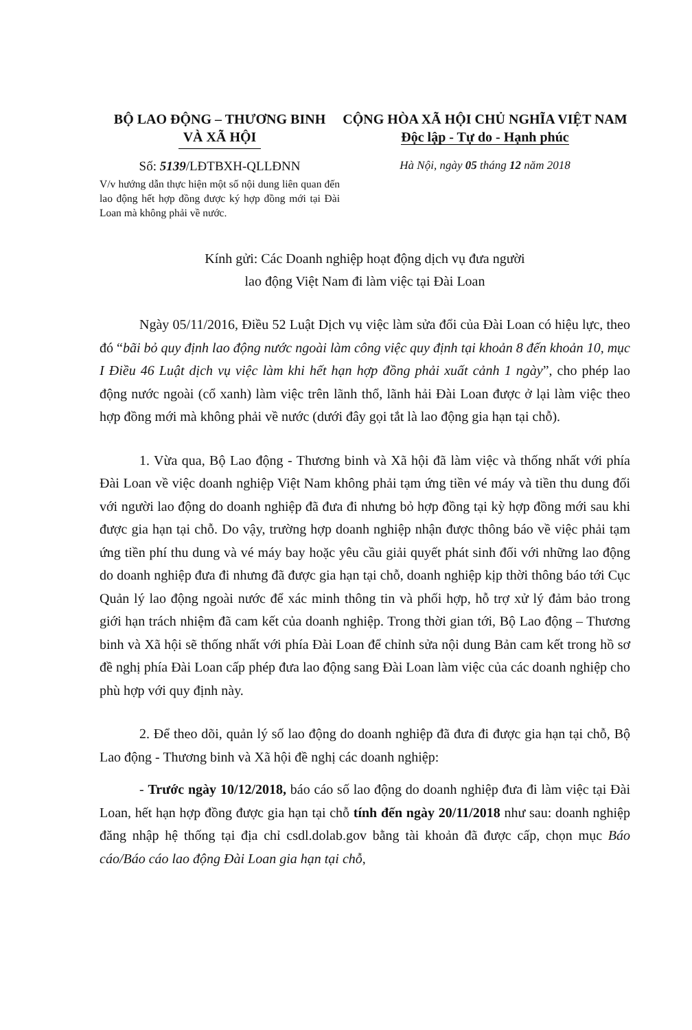BỘ LAO ĐỘNG – THƯƠNG BINH
VÀ XÃ HỘI
CỘNG HÒA XÃ HỘI CHỦ NGHĨA VIỆT NAM
Độc lập - Tự do - Hạnh phúc
Số: 5139/LĐTBXH-QLLĐNN
V/v hướng dẫn thực hiện một số nội dung liên quan đến lao động hết hợp đồng được ký hợp đồng mới tại Đài Loan mà không phải về nước.
Hà Nội, ngày 05 tháng 12 năm 2018
Kính gửi: Các Doanh nghiệp hoạt động dịch vụ đưa người
lao động Việt Nam đi làm việc tại Đài Loan
Ngày 05/11/2016, Điều 52 Luật Dịch vụ việc làm sửa đổi của Đài Loan có hiệu lực, theo đó “bãi bỏ quy định lao động nước ngoài làm công việc quy định tại khoản 8 đến khoản 10, mục I Điều 46 Luật dịch vụ việc làm khi hết hạn hợp đồng phải xuất cảnh 1 ngày”, cho phép lao động nước ngoài (cổ xanh) làm việc trên lãnh thổ, lãnh hải Đài Loan được ở lại làm việc theo hợp đồng mới mà không phải về nước (dưới đây gọi tắt là lao động gia hạn tại chỗ).
1. Vừa qua, Bộ Lao động - Thương binh và Xã hội đã làm việc và thống nhất với phía Đài Loan về việc doanh nghiệp Việt Nam không phải tạm ứng tiền vé máy và tiền thu dung đối với người lao động do doanh nghiệp đã đưa đi nhưng bỏ hợp đồng tại kỳ hợp đồng mới sau khi được gia hạn tại chỗ. Do vậy, trường hợp doanh nghiệp nhận được thông báo về việc phải tạm ứng tiền phí thu dung và vé máy bay hoặc yêu cầu giải quyết phát sinh đối với những lao động do doanh nghiệp đưa đi nhưng đã được gia hạn tại chỗ, doanh nghiệp kịp thời thông báo tới Cục Quản lý lao động ngoài nước để xác minh thông tin và phối hợp, hỗ trợ xử lý đảm bảo trong giới hạn trách nhiệm đã cam kết của doanh nghiệp. Trong thời gian tới, Bộ Lao động – Thương binh và Xã hội sẽ thống nhất với phía Đài Loan để chỉnh sửa nội dung Bản cam kết trong hồ sơ đề nghị phía Đài Loan cấp phép đưa lao động sang Đài Loan làm việc của các doanh nghiệp cho phù hợp với quy định này.
2. Để theo dõi, quản lý số lao động do doanh nghiệp đã đưa đi được gia hạn tại chỗ, Bộ Lao động - Thương binh và Xã hội đề nghị các doanh nghiệp:
- Trước ngày 10/12/2018, báo cáo số lao động do doanh nghiệp đưa đi làm việc tại Đài Loan, hết hạn hợp đồng được gia hạn tại chỗ tính đến ngày 20/11/2018 như sau: doanh nghiệp đăng nhập hệ thống tại địa chỉ csdl.dolab.gov bằng tài khoản đã được cấp, chọn mục Báo cáo/Báo cáo lao động Đài Loan gia hạn tại chỗ,